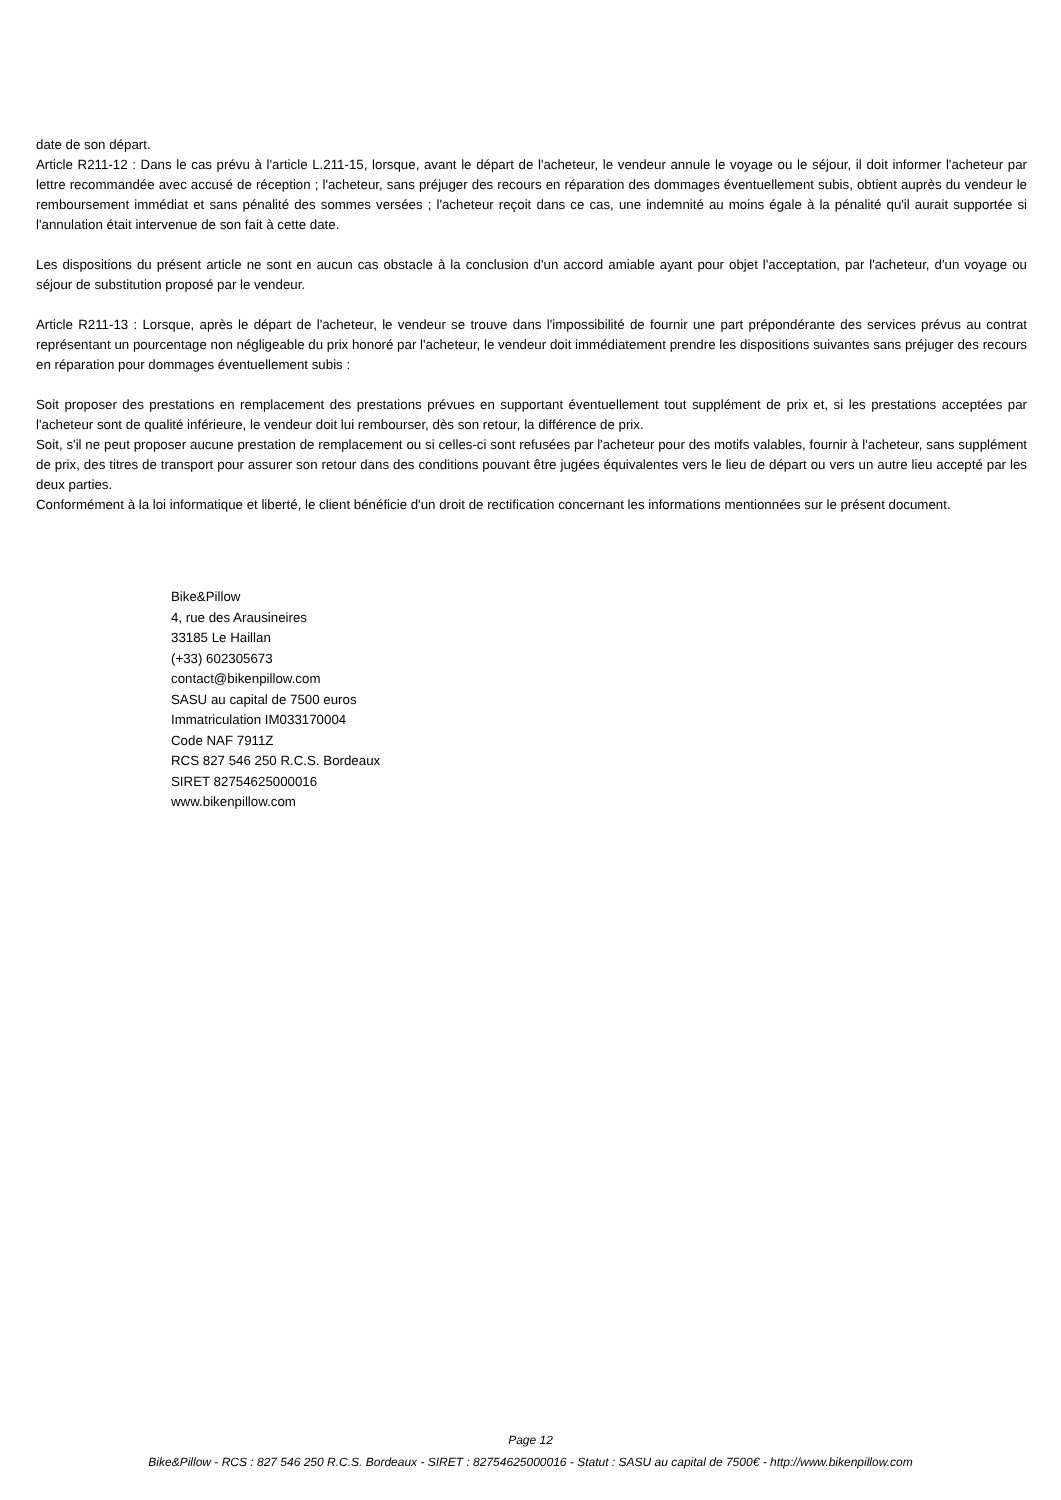date de son départ.
Article R211-12 : Dans le cas prévu à l'article L.211-15, lorsque, avant le départ de l'acheteur, le vendeur annule le voyage ou le séjour, il doit informer l'acheteur par lettre recommandée avec accusé de réception ; l'acheteur, sans préjuger des recours en réparation des dommages éventuellement subis, obtient auprès du vendeur le remboursement immédiat et sans pénalité des sommes versées ; l'acheteur reçoit dans ce cas, une indemnité au moins égale à la pénalité qu'il aurait supportée si l'annulation était intervenue de son fait à cette date.
Les dispositions du présent article ne sont en aucun cas obstacle à la conclusion d'un accord amiable ayant pour objet l'acceptation, par l'acheteur, d'un voyage ou séjour de substitution proposé par le vendeur.
Article R211-13 : Lorsque, après le départ de l'acheteur, le vendeur se trouve dans l'impossibilité de fournir une part prépondérante des services prévus au contrat représentant un pourcentage non négligeable du prix honoré par l'acheteur, le vendeur doit immédiatement prendre les dispositions suivantes sans préjuger des recours en réparation pour dommages éventuellement subis :
Soit proposer des prestations en remplacement des prestations prévues en supportant éventuellement tout supplément de prix et, si les prestations acceptées par l'acheteur sont de qualité inférieure, le vendeur doit lui rembourser, dès son retour, la différence de prix.
Soit, s'il ne peut proposer aucune prestation de remplacement ou si celles-ci sont refusées par l'acheteur pour des motifs valables, fournir à l'acheteur, sans supplément de prix, des titres de transport pour assurer son retour dans des conditions pouvant être jugées équivalentes vers le lieu de départ ou vers un autre lieu accepté par les deux parties.
Conformément à la loi informatique et liberté, le client bénéficie d'un droit de rectification concernant les informations mentionnées sur le présent document.
Bike&Pillow
4, rue des Arausineires
33185 Le Haillan
(+33) 602305673
contact@bikenpillow.com
SASU au capital de 7500 euros
Immatriculation IM033170004
Code NAF 7911Z
RCS 827 546 250 R.C.S. Bordeaux
SIRET 82754625000016
www.bikenpillow.com
Page 12
Bike&Pillow - RCS : 827 546 250 R.C.S. Bordeaux - SIRET : 82754625000016 - Statut : SASU au capital de 7500€ - http://www.bikenpillow.com